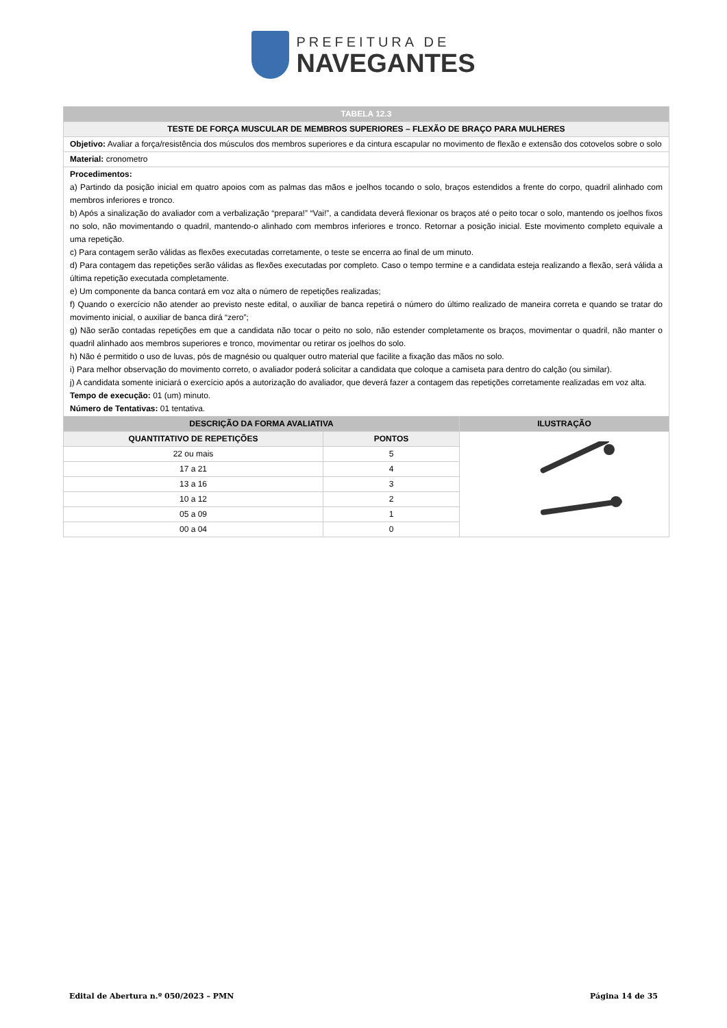PREFEITURA DE
NAVEGANTES
| TABELA 12.3 | | |
| TESTE DE FORÇA MUSCULAR DE MEMBROS SUPERIORES – FLEXÃO DE BRAÇO PARA MULHERES | | |
| Objetivo: Avaliar a força/resistência dos músculos dos membros superiores e da cintura escapular no movimento de flexão e extensão dos cotovelos sobre o solo | | |
| Material: cronometro | | |
| Procedimentos: a) Partindo da posição inicial em quatro apoios com as palmas das mãos e joelhos tocando o solo, braços estendidos a frente do corpo, quadril alinhado com membros inferiores e tronco. b) Após a sinalização do avaliador com a verbalização “prepara!” “Vai!”, a candidata deverá flexionar os braços até o peito tocar o solo, mantendo os joelhos fixos no solo, não movimentando o quadril, mantendo-o alinhado com membros inferiores e tronco. Retornar a posição inicial. Este movimento completo equivale a uma repetição. c) Para contagem serão válidas as flexões executadas corretamente, o teste se encerra ao final de um minuto. d) Para contagem das repetições serão válidas as flexões executadas por completo. Caso o tempo termine e a candidata esteja realizando a flexão, será válida a última repetição executada completamente. e) Um componente da banca contará em voz alta o número de repetições realizadas; f) Quando o exercício não atender ao previsto neste edital, o auxiliar de banca repetirá o número do último realizado de maneira correta e quando se tratar do movimento inicial, o auxiliar de banca dirá “zero”; g) Não serão contadas repetições em que a candidata não tocar o peito no solo, não estender completamente os braços, movimentar o quadril, não manter o quadril alinhado aos membros superiores e tronco, movimentar ou retirar os joelhos do solo. h) Não é permitido o uso de luvas, pós de magnésio ou qualquer outro material que facilite a fixação das mãos no solo. i) Para melhor observação do movimento correto, o avaliador poderá solicitar a candidata que coloque a camiseta para dentro do calção (ou similar). j) A candidata somente iniciará o exercício após a autorização do avaliador, que deverá fazer a contagem das repetições corretamente realizadas em voz alta. Tempo de execução: 01 (um) minuto. Número de Tentativas: 01 tentativa. | | |
| DESCRIÇÃO DA FORMA AVALIATIVA | | ILUSTRAÇÃO |
| QUANTITATIVO DE REPETIÇÕES | PONTOS | |
| 22 ou mais | 5 | |
| 17 a 21 | 4 | |
| 13 a 16 | 3 | |
| 10 a 12 | 2 | |
| 05 a 09 | 1 | |
| 00 a 04 | 0 | |
Edital de Abertura n.º 050/2023 – PMN Página 14 de 35